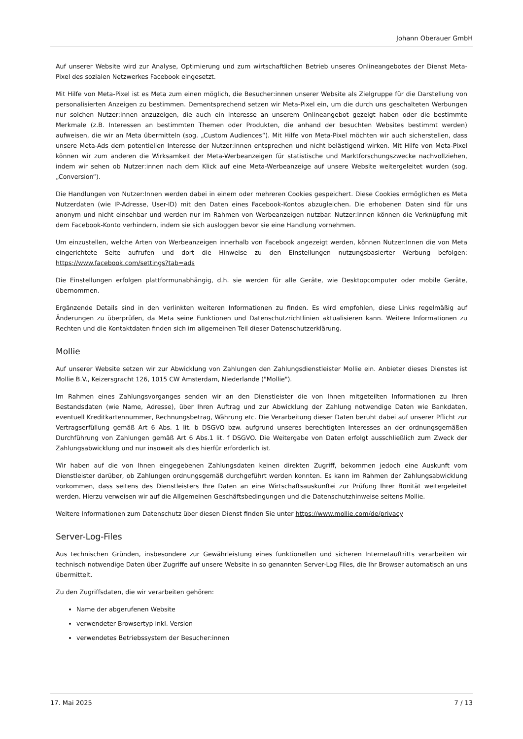Johann Oberauer GmbH
Auf unserer Website wird zur Analyse, Optimierung und zum wirtschaftlichen Betrieb unseres Onlineangebotes der Dienst Meta-Pixel des sozialen Netzwerkes Facebook eingesetzt.
Mit Hilfe von Meta-Pixel ist es Meta zum einen möglich, die Besucher:innen unserer Website als Zielgruppe für die Darstellung von personalisierten Anzeigen zu bestimmen. Dementsprechend setzen wir Meta-Pixel ein, um die durch uns geschalteten Werbungen nur solchen Nutzer:innen anzuzeigen, die auch ein Interesse an unserem Onlineangebot gezeigt haben oder die bestimmte Merkmale (z.B. Interessen an bestimmten Themen oder Produkten, die anhand der besuchten Websites bestimmt werden) aufweisen, die wir an Meta übermitteln (sog. „Custom Audiences“). Mit Hilfe von Meta-Pixel möchten wir auch sicherstellen, dass unsere Meta-Ads dem potentiellen Interesse der Nutzer:innen entsprechen und nicht belästigend wirken. Mit Hilfe von Meta-Pixel können wir zum anderen die Wirksamkeit der Meta-Werbeanzeigen für statistische und Marktforschungszwecke nachvollziehen, indem wir sehen ob Nutzer:innen nach dem Klick auf eine Meta-Werbeanzeige auf unsere Website weitergeleitet wurden (sog. „Conversion“).
Die Handlungen von Nutzer:Innen werden dabei in einem oder mehreren Cookies gespeichert. Diese Cookies ermöglichen es Meta Nutzerdaten (wie IP-Adresse, User-ID) mit den Daten eines Facebook-Kontos abzugleichen. Die erhobenen Daten sind für uns anonym und nicht einsehbar und werden nur im Rahmen von Werbeanzeigen nutzbar. Nutzer:Innen können die Verknüpfung mit dem Facebook-Konto verhindern, indem sie sich ausloggen bevor sie eine Handlung vornehmen.
Um einzustellen, welche Arten von Werbeanzeigen innerhalb von Facebook angezeigt werden, können Nutzer:Innen die von Meta eingerichtete Seite aufrufen und dort die Hinweise zu den Einstellungen nutzungsbasierter Werbung befolgen: https://www.facebook.com/settings?tab=ads
Die Einstellungen erfolgen plattformunabhängig, d.h. sie werden für alle Geräte, wie Desktopcomputer oder mobile Geräte, übernommen.
Ergänzende Details sind in den verlinkten weiteren Informationen zu finden. Es wird empfohlen, diese Links regelmäßig auf Änderungen zu überprüfen, da Meta seine Funktionen und Datenschutzrichtlinien aktualisieren kann. Weitere Informationen zu Rechten und die Kontaktdaten finden sich im allgemeinen Teil dieser Datenschutzerklärung.
Mollie
Auf unserer Website setzen wir zur Abwicklung von Zahlungen den Zahlungsdienstleister Mollie ein. Anbieter dieses Dienstes ist Mollie B.V., Keizersgracht 126, 1015 CW Amsterdam, Niederlande ("Mollie").
Im Rahmen eines Zahlungsvorganges senden wir an den Dienstleister die von Ihnen mitgeteilten Informationen zu Ihren Bestandsdaten (wie Name, Adresse), über Ihren Auftrag und zur Abwicklung der Zahlung notwendige Daten wie Bankdaten, eventuell Kreditkartennummer, Rechnungsbetrag, Währung etc. Die Verarbeitung dieser Daten beruht dabei auf unserer Pflicht zur Vertragserfüllung gemäß Art 6 Abs. 1 lit. b DSGVO bzw. aufgrund unseres berechtigten Interesses an der ordnungsgemäßen Durchführung von Zahlungen gemäß Art 6 Abs.1 lit. f DSGVO. Die Weitergabe von Daten erfolgt ausschließlich zum Zweck der Zahlungsabwicklung und nur insoweit als dies hierfür erforderlich ist.
Wir haben auf die von Ihnen eingegebenen Zahlungsdaten keinen direkten Zugriff, bekommen jedoch eine Auskunft vom Dienstleister darüber, ob Zahlungen ordnungsgemäß durchgeführt werden konnten. Es kann im Rahmen der Zahlungsabwicklung vorkommen, dass seitens des Dienstleisters Ihre Daten an eine Wirtschaftsauskunftei zur Prüfung Ihrer Bonität weitergeleitet werden. Hierzu verweisen wir auf die Allgemeinen Geschäftsbedingungen und die Datenschutzhinweise seitens Mollie.
Weitere Informationen zum Datenschutz über diesen Dienst finden Sie unter https://www.mollie.com/de/privacy
Server-Log-Files
Aus technischen Gründen, insbesondere zur Gewährleistung eines funktionellen und sicheren Internetauftritts verarbeiten wir technisch notwendige Daten über Zugriffe auf unsere Website in so genannten Server-Log Files, die Ihr Browser automatisch an uns übermittelt.
Zu den Zugriffsdaten, die wir verarbeiten gehören:
Name der abgerufenen Website
verwendeter Browsertyp inkl. Version
verwendetes Betriebssystem der Besucher:innen
17. Mai 2025 7 / 13